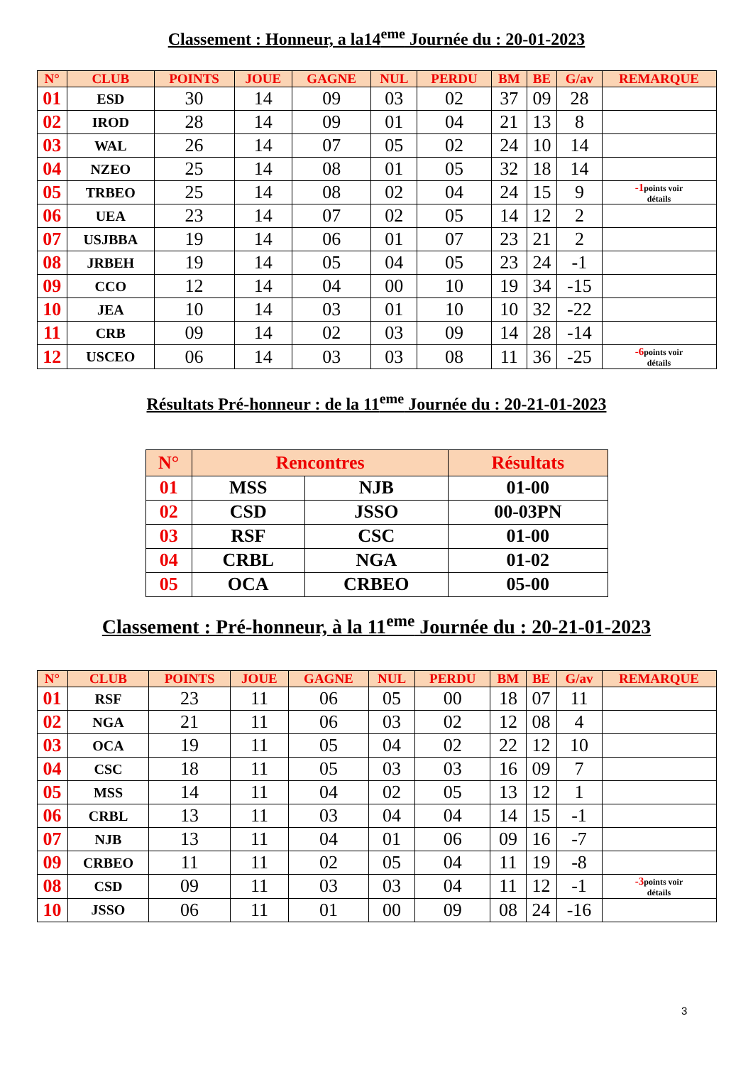Classement : Honneur, a la14<sup>eme</sup> Journée du : 20-01-2023
| N° | CLUB | POINTS | JOUE | GAGNE | NUL | PERDU | BM | BE | G/av | REMARQUE |
| --- | --- | --- | --- | --- | --- | --- | --- | --- | --- | --- |
| 01 | ESD | 30 | 14 | 09 | 03 | 02 | 37 | 09 | 28 | |
| 02 | IROD | 28 | 14 | 09 | 01 | 04 | 21 | 13 | 8 | |
| 03 | WAL | 26 | 14 | 07 | 05 | 02 | 24 | 10 | 14 | |
| 04 | NZEO | 25 | 14 | 08 | 01 | 05 | 32 | 18 | 14 | |
| 05 | TRBEO | 25 | 14 | 08 | 02 | 04 | 24 | 15 | 9 | -1 points voir détails |
| 06 | UEA | 23 | 14 | 07 | 02 | 05 | 14 | 12 | 2 | |
| 07 | USJBBA | 19 | 14 | 06 | 01 | 07 | 23 | 21 | 2 | |
| 08 | JRBEH | 19 | 14 | 05 | 04 | 05 | 23 | 24 | -1 | |
| 09 | CCO | 12 | 14 | 04 | 00 | 10 | 19 | 34 | -15 | |
| 10 | JEA | 10 | 14 | 03 | 01 | 10 | 10 | 32 | -22 | |
| 11 | CRB | 09 | 14 | 02 | 03 | 09 | 14 | 28 | -14 | |
| 12 | USCEO | 06 | 14 | 03 | 03 | 08 | 11 | 36 | -25 | -6 points voir détails |
Résultats Pré-honneur : de la 11<sup>eme</sup> Journée du : 20-21-01-2023
| N° | Rencontres | | Résultats |
| --- | --- | --- | --- |
| 01 | MSS | NJB | 01-00 |
| 02 | CSD | JSSO | 00-03PN |
| 03 | RSF | CSC | 01-00 |
| 04 | CRBL | NGA | 01-02 |
| 05 | OCA | CRBEO | 05-00 |
Classement : Pré-honneur, à la 11<sup>eme</sup> Journée du : 20-21-01-2023
| N° | CLUB | POINTS | JOUE | GAGNE | NUL | PERDU | BM | BE | G/av | REMARQUE |
| --- | --- | --- | --- | --- | --- | --- | --- | --- | --- | --- |
| 01 | RSF | 23 | 11 | 06 | 05 | 00 | 18 | 07 | 11 | |
| 02 | NGA | 21 | 11 | 06 | 03 | 02 | 12 | 08 | 4 | |
| 03 | OCA | 19 | 11 | 05 | 04 | 02 | 22 | 12 | 10 | |
| 04 | CSC | 18 | 11 | 05 | 03 | 03 | 16 | 09 | 7 | |
| 05 | MSS | 14 | 11 | 04 | 02 | 05 | 13 | 12 | 1 | |
| 06 | CRBL | 13 | 11 | 03 | 04 | 04 | 14 | 15 | -1 | |
| 07 | NJB | 13 | 11 | 04 | 01 | 06 | 09 | 16 | -7 | |
| 09 | CRBEO | 11 | 11 | 02 | 05 | 04 | 11 | 19 | -8 | |
| 08 | CSD | 09 | 11 | 03 | 03 | 04 | 11 | 12 | -1 | -3 points voir détails |
| 10 | JSSO | 06 | 11 | 01 | 00 | 09 | 08 | 24 | -16 | |
3